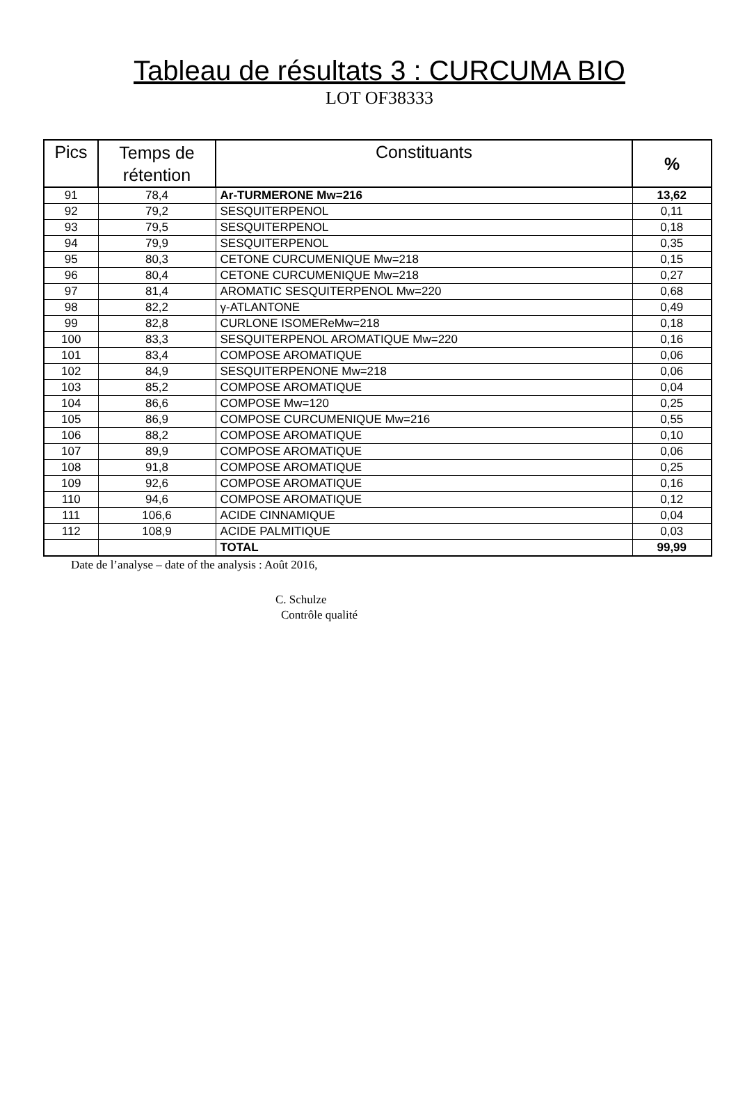Tableau de résultats 3 : CURCUMA BIO
LOT OF38333
| Pics | Temps de rétention | Constituants | % |
| --- | --- | --- | --- |
| 91 | 78,4 | Ar-TURMERONE Mw=216 | 13,62 |
| 92 | 79,2 | SESQUITERPENOL | 0,11 |
| 93 | 79,5 | SESQUITERPENOL | 0,18 |
| 94 | 79,9 | SESQUITERPENOL | 0,35 |
| 95 | 80,3 | CETONE CURCUMENIQUE Mw=218 | 0,15 |
| 96 | 80,4 | CETONE CURCUMENIQUE Mw=218 | 0,27 |
| 97 | 81,4 | AROMATIC SESQUITERPENOL Mw=220 | 0,68 |
| 98 | 82,2 | γ-ATLANTONE | 0,49 |
| 99 | 82,8 | CURLONE ISOMEReMw=218 | 0,18 |
| 100 | 83,3 | SESQUITERPENOL AROMATIQUE Mw=220 | 0,16 |
| 101 | 83,4 | COMPOSE AROMATIQUE | 0,06 |
| 102 | 84,9 | SESQUITERPENONE Mw=218 | 0,06 |
| 103 | 85,2 | COMPOSE AROMATIQUE | 0,04 |
| 104 | 86,6 | COMPOSE Mw=120 | 0,25 |
| 105 | 86,9 | COMPOSE CURCUMENIQUE Mw=216 | 0,55 |
| 106 | 88,2 | COMPOSE AROMATIQUE | 0,10 |
| 107 | 89,9 | COMPOSE AROMATIQUE | 0,06 |
| 108 | 91,8 | COMPOSE AROMATIQUE | 0,25 |
| 109 | 92,6 | COMPOSE AROMATIQUE | 0,16 |
| 110 | 94,6 | COMPOSE AROMATIQUE | 0,12 |
| 111 | 106,6 | ACIDE CINNAMIQUE | 0,04 |
| 112 | 108,9 | ACIDE PALMITIQUE | 0,03 |
| | | TOTAL | 99,99 |
Date de l’analyse – date of the analysis : Août 2016,
C. Schulze
Contrôle qualité